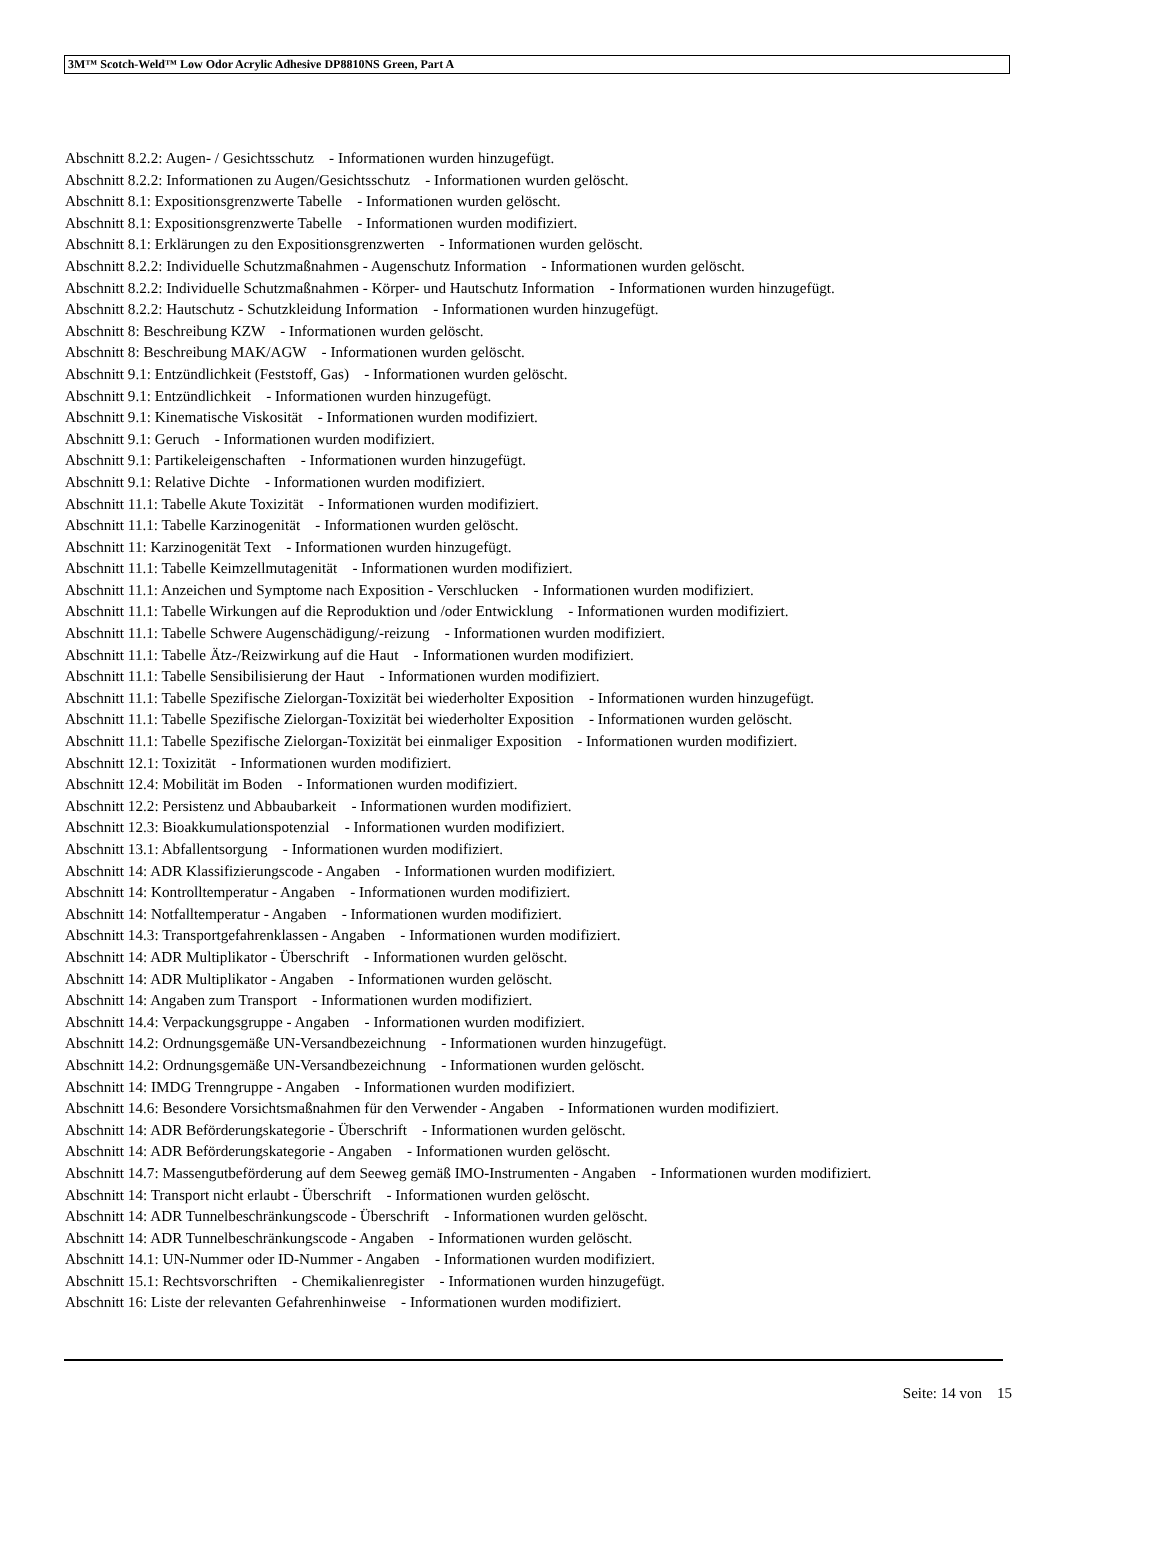3M™ Scotch-Weld™ Low Odor Acrylic Adhesive DP8810NS Green, Part A
Abschnitt 8.2.2: Augen- / Gesichtsschutz - Informationen wurden hinzugefügt.
Abschnitt 8.2.2: Informationen zu Augen/Gesichtsschutz - Informationen wurden gelöscht.
Abschnitt 8.1: Expositionsgrenzwerte Tabelle - Informationen wurden gelöscht.
Abschnitt 8.1: Expositionsgrenzwerte Tabelle - Informationen wurden modifiziert.
Abschnitt 8.1: Erklärungen zu den Expositionsgrenzwerten - Informationen wurden gelöscht.
Abschnitt 8.2.2: Individuelle Schutzmaßnahmen - Augenschutz Information - Informationen wurden gelöscht.
Abschnitt 8.2.2: Individuelle Schutzmaßnahmen - Körper- und Hautschutz Information - Informationen wurden hinzugefügt.
Abschnitt 8.2.2: Hautschutz - Schutzkleidung Information - Informationen wurden hinzugefügt.
Abschnitt 8: Beschreibung KZW - Informationen wurden gelöscht.
Abschnitt 8: Beschreibung MAK/AGW - Informationen wurden gelöscht.
Abschnitt 9.1: Entzündlichkeit (Feststoff, Gas) - Informationen wurden gelöscht.
Abschnitt 9.1: Entzündlichkeit - Informationen wurden hinzugefügt.
Abschnitt 9.1: Kinematische Viskosität - Informationen wurden modifiziert.
Abschnitt 9.1: Geruch - Informationen wurden modifiziert.
Abschnitt 9.1: Partikeleigenschaften - Informationen wurden hinzugefügt.
Abschnitt 9.1: Relative Dichte - Informationen wurden modifiziert.
Abschnitt 11.1: Tabelle Akute Toxizität - Informationen wurden modifiziert.
Abschnitt 11.1: Tabelle Karzinogenität - Informationen wurden gelöscht.
Abschnitt 11: Karzinogenität Text - Informationen wurden hinzugefügt.
Abschnitt 11.1: Tabelle Keimzellmutagenität - Informationen wurden modifiziert.
Abschnitt 11.1: Anzeichen und Symptome nach Exposition - Verschlucken - Informationen wurden modifiziert.
Abschnitt 11.1: Tabelle Wirkungen auf die Reproduktion und /oder Entwicklung - Informationen wurden modifiziert.
Abschnitt 11.1: Tabelle Schwere Augenschädigung/-reizung - Informationen wurden modifiziert.
Abschnitt 11.1: Tabelle Ätz-/Reizwirkung auf die Haut - Informationen wurden modifiziert.
Abschnitt 11.1: Tabelle Sensibilisierung der Haut - Informationen wurden modifiziert.
Abschnitt 11.1: Tabelle Spezifische Zielorgan-Toxizität bei wiederholter Exposition - Informationen wurden hinzugefügt.
Abschnitt 11.1: Tabelle Spezifische Zielorgan-Toxizität bei wiederholter Exposition - Informationen wurden gelöscht.
Abschnitt 11.1: Tabelle Spezifische Zielorgan-Toxizität bei einmaliger Exposition - Informationen wurden modifiziert.
Abschnitt 12.1: Toxizität - Informationen wurden modifiziert.
Abschnitt 12.4: Mobilität im Boden - Informationen wurden modifiziert.
Abschnitt 12.2: Persistenz und Abbaubarkeit - Informationen wurden modifiziert.
Abschnitt 12.3: Bioakkumulationspotenzial - Informationen wurden modifiziert.
Abschnitt 13.1: Abfallentsorgung - Informationen wurden modifiziert.
Abschnitt 14: ADR Klassifizierungscode - Angaben - Informationen wurden modifiziert.
Abschnitt 14: Kontrolltemperatur - Angaben - Informationen wurden modifiziert.
Abschnitt 14: Notfalltemperatur - Angaben - Informationen wurden modifiziert.
Abschnitt 14.3: Transportgefahrenklassen - Angaben - Informationen wurden modifiziert.
Abschnitt 14: ADR Multiplikator - Überschrift - Informationen wurden gelöscht.
Abschnitt 14: ADR Multiplikator - Angaben - Informationen wurden gelöscht.
Abschnitt 14: Angaben zum Transport - Informationen wurden modifiziert.
Abschnitt 14.4: Verpackungsgruppe - Angaben - Informationen wurden modifiziert.
Abschnitt 14.2: Ordnungsgemäße UN-Versandbezeichnung - Informationen wurden hinzugefügt.
Abschnitt 14.2: Ordnungsgemäße UN-Versandbezeichnung - Informationen wurden gelöscht.
Abschnitt 14: IMDG Trenngruppe - Angaben - Informationen wurden modifiziert.
Abschnitt 14.6: Besondere Vorsichtsmaßnahmen für den Verwender - Angaben - Informationen wurden modifiziert.
Abschnitt 14: ADR Beförderungskategorie - Überschrift - Informationen wurden gelöscht.
Abschnitt 14: ADR Beförderungskategorie - Angaben - Informationen wurden gelöscht.
Abschnitt 14.7: Massengutbeförderung auf dem Seeweg gemäß IMO-Instrumenten - Angaben - Informationen wurden modifiziert.
Abschnitt 14: Transport nicht erlaubt - Überschrift - Informationen wurden gelöscht.
Abschnitt 14: ADR Tunnelbeschränkungscode - Überschrift - Informationen wurden gelöscht.
Abschnitt 14: ADR Tunnelbeschränkungscode - Angaben - Informationen wurden gelöscht.
Abschnitt 14.1: UN-Nummer oder ID-Nummer - Angaben - Informationen wurden modifiziert.
Abschnitt 15.1: Rechtsvorschriften - Chemikalienregister - Informationen wurden hinzugefügt.
Abschnitt 16: Liste der relevanten Gefahrenhinweise - Informationen wurden modifiziert.
Seite: 14 von 15